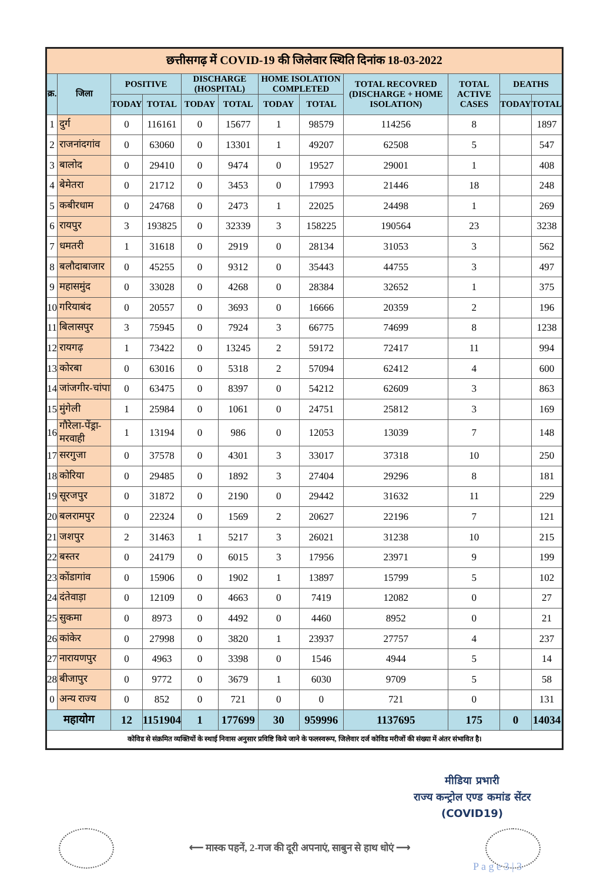| छत्तीसगढ़ में COVID-19 की जिलेवार स्थिति दिनांक 18-03-2022 | | | | | | | | | | | |
| क्र. | जिला | POSITIVE | | DISCHARGE (HOSPITAL) | | HOME ISOLATION COMPLETED | | TOTAL RECOVRED (DISCHARGE + HOME ISOLATION) | TOTAL ACTIVE CASES | DEATHS | |
| | | TODAY | TOTAL | TODAY | TOTAL | TODAY | TOTAL | | | TODAY | TOTAL |
| 1 | दुर्ग | 0 | 116161 | 0 | 15677 | 1 | 98579 | 114256 | 8 | | 1897 |
| 2 | राजनांदगांव | 0 | 63060 | 0 | 13301 | 1 | 49207 | 62508 | 5 | | 547 |
| 3 | बालोद | 0 | 29410 | 0 | 9474 | 0 | 19527 | 29001 | 1 | | 408 |
| 4 | बेमेतरा | 0 | 21712 | 0 | 3453 | 0 | 17993 | 21446 | 18 | | 248 |
| 5 | कबीरधाम | 0 | 24768 | 0 | 2473 | 1 | 22025 | 24498 | 1 | | 269 |
| 6 | रायपुर | 3 | 193825 | 0 | 32339 | 3 | 158225 | 190564 | 23 | | 3238 |
| 7 | धमतरी | 1 | 31618 | 0 | 2919 | 0 | 28134 | 31053 | 3 | | 562 |
| 8 | बलौदाबाजार | 0 | 45255 | 0 | 9312 | 0 | 35443 | 44755 | 3 | | 497 |
| 9 | महासमुंद | 0 | 33028 | 0 | 4268 | 0 | 28384 | 32652 | 1 | | 375 |
| 10 | गरियाबंद | 0 | 20557 | 0 | 3693 | 0 | 16666 | 20359 | 2 | | 196 |
| 11 | बिलासपुर | 3 | 75945 | 0 | 7924 | 3 | 66775 | 74699 | 8 | | 1238 |
| 12 | रायगढ़ | 1 | 73422 | 0 | 13245 | 2 | 59172 | 72417 | 11 | | 994 |
| 13 | कोरबा | 0 | 63016 | 0 | 5318 | 2 | 57094 | 62412 | 4 | | 600 |
| 14 | जांजगीर-चांपा | 0 | 63475 | 0 | 8397 | 0 | 54212 | 62609 | 3 | | 863 |
| 15 | मुंगेली | 1 | 25984 | 0 | 1061 | 0 | 24751 | 25812 | 3 | | 169 |
| 16 | गौरेला-पेंड्रा-मरवाही | 1 | 13194 | 0 | 986 | 0 | 12053 | 13039 | 7 | | 148 |
| 17 | सरगुजा | 0 | 37578 | 0 | 4301 | 3 | 33017 | 37318 | 10 | | 250 |
| 18 | कोरिया | 0 | 29485 | 0 | 1892 | 3 | 27404 | 29296 | 8 | | 181 |
| 19 | सूरजपुर | 0 | 31872 | 0 | 2190 | 0 | 29442 | 31632 | 11 | | 229 |
| 20 | बलरामपुर | 0 | 22324 | 0 | 1569 | 2 | 20627 | 22196 | 7 | | 121 |
| 21 | जशपुर | 2 | 31463 | 1 | 5217 | 3 | 26021 | 31238 | 10 | | 215 |
| 22 | बस्तर | 0 | 24179 | 0 | 6015 | 3 | 17956 | 23971 | 9 | | 199 |
| 23 | कोंडागांव | 0 | 15906 | 0 | 1902 | 1 | 13897 | 15799 | 5 | | 102 |
| 24 | दंतेवाड़ा | 0 | 12109 | 0 | 4663 | 0 | 7419 | 12082 | 0 | | 27 |
| 25 | सुकमा | 0 | 8973 | 0 | 4492 | 0 | 4460 | 8952 | 0 | | 21 |
| 26 | कांकेर | 0 | 27998 | 0 | 3820 | 1 | 23937 | 27757 | 4 | | 237 |
| 27 | नारायणपुर | 0 | 4963 | 0 | 3398 | 0 | 1546 | 4944 | 5 | | 14 |
| 28 | बीजापुर | 0 | 9772 | 0 | 3679 | 1 | 6030 | 9709 | 5 | | 58 |
| 0 | अन्य राज्य | 0 | 852 | 0 | 721 | 0 | 0 | 721 | 0 | | 131 |
| महायोग | | 12 | 1151904 | 1 | 177699 | 30 | 959996 | 1137695 | 175 | 0 | 14034 |
| कोविड से संक्रमित व्यक्तियों के स्थाई निवास अनुसार प्रविष्टि किये जाने के फलस्वरूप, जिलेवार दर्ज कोविड मरीजों की संख्या में अंतर संभावित है। | | | | | | | | | | | |
मीडिया प्रभारी
राज्य कन्ट्रोल एण्ड कमांड सेंटर
(COVID19)
⟵ मास्क पहनें, 2-गज की दूरी अपनाएं, साबुन से हाथ धोएं ⟶
P a g e 3 | 3